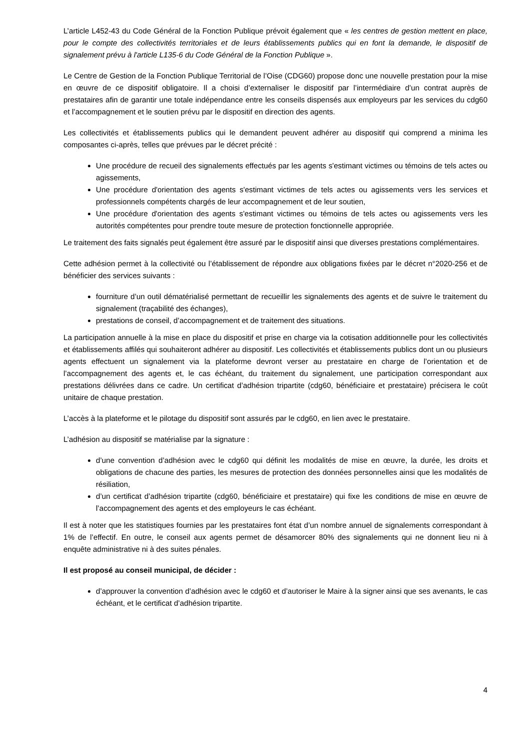L’article L452-43 du Code Général de la Fonction Publique prévoit également que « les centres de gestion mettent en place, pour le compte des collectivités territoriales et de leurs établissements publics qui en font la demande, le dispositif de signalement prévu à l'article L135-6 du Code Général de la Fonction Publique ».
Le Centre de Gestion de la Fonction Publique Territorial de l’Oise (CDG60) propose donc une nouvelle prestation pour la mise en œuvre de ce dispositif obligatoire. Il a choisi d’externaliser le dispositif par l’intermédiaire d’un contrat auprès de prestataires afin de garantir une totale indépendance entre les conseils dispensés aux employeurs par les services du cdg60 et l’accompagnement et le soutien prévu par le dispositif en direction des agents.
Les collectivités et établissements publics qui le demandent peuvent adhérer au dispositif qui comprend a minima les composantes ci-après, telles que prévues par le décret précité :
Une procédure de recueil des signalements effectués par les agents s'estimant victimes ou témoins de tels actes ou agissements,
Une procédure d'orientation des agents s'estimant victimes de tels actes ou agissements vers les services et professionnels compétents chargés de leur accompagnement et de leur soutien,
Une procédure d'orientation des agents s'estimant victimes ou témoins de tels actes ou agissements vers les autorités compétentes pour prendre toute mesure de protection fonctionnelle appropriée.
Le traitement des faits signalés peut également être assuré par le dispositif ainsi que diverses prestations complémentaires.
Cette adhésion permet à la collectivité ou l’établissement de répondre aux obligations fixées par le décret n°2020-256 et de bénéficier des services suivants :
fourniture d’un outil dématérialisé permettant de recueillir les signalements des agents et de suivre le traitement du signalement (traçabilité des échanges),
prestations de conseil, d’accompagnement et de traitement des situations.
La participation annuelle à la mise en place du dispositif et prise en charge via la cotisation additionnelle pour les collectivités et établissements affilés qui souhaiteront adhérer au dispositif. Les collectivités et établissements publics dont un ou plusieurs agents effectuent un signalement via la plateforme devront verser au prestataire en charge de l’orientation et de l’accompagnement des agents et, le cas échéant, du traitement du signalement, une participation correspondant aux prestations délivrées dans ce cadre. Un certificat d’adhésion tripartite (cdg60, bénéficiaire et prestataire) précisera le coût unitaire de chaque prestation.
L’accès à la plateforme et le pilotage du dispositif sont assurés par le cdg60, en lien avec le prestataire.
L’adhésion au dispositif se matérialise par la signature :
d’une convention d’adhésion avec le cdg60 qui définit les modalités de mise en œuvre, la durée, les droits et obligations de chacune des parties, les mesures de protection des données personnelles ainsi que les modalités de résiliation,
d’un certificat d’adhésion tripartite (cdg60, bénéficiaire et prestataire) qui fixe les conditions de mise en œuvre de l’accompagnement des agents et des employeurs le cas échéant.
Il est à noter que les statistiques fournies par les prestataires font état d’un nombre annuel de signalements correspondant à 1% de l’effectif. En outre, le conseil aux agents permet de désamorcer 80% des signalements qui ne donnent lieu ni à enquête administrative ni à des suites pénales.
Il est proposé au conseil municipal, de décider :
d’approuver la convention d’adhésion avec le cdg60 et d’autoriser le Maire à la signer ainsi que ses avenants, le cas échéant, et le certificat d’adhésion tripartite.
4